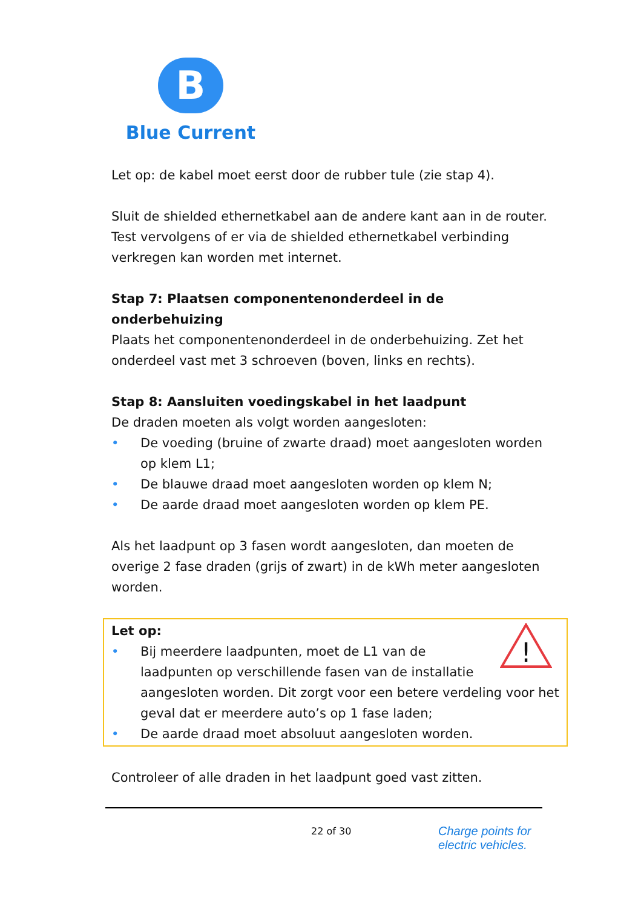B
Blue Current
Let op: de kabel moet eerst door de rubber tule (zie stap 4).
Sluit de shielded ethernetkabel aan de andere kant aan in de router. Test vervolgens of er via de shielded ethernetkabel verbinding verkregen kan worden met internet.
Stap 7: Plaatsen componentenonderdeel in de onderbehuizing
Plaats het componentenonderdeel in de onderbehuizing. Zet het onderdeel vast met 3 schroeven (boven, links en rechts).
Stap 8: Aansluiten voedingskabel in het laadpunt
De draden moeten als volgt worden aangesloten:
• De voeding (bruine of zwarte draad) moet aangesloten worden op klem L1;
• De blauwe draad moet aangesloten worden op klem N;
• De aarde draad moet aangesloten worden op klem PE.
Als het laadpunt op 3 fasen wordt aangesloten, dan moeten de overige 2 fase draden (grijs of zwart) in de kWh meter aangesloten worden.
Let op:
!
• Bij meerdere laadpunten, moet de L1 van de laadpunten op verschillende fasen van de installatie aangesloten worden. Dit zorgt voor een betere verdeling voor het geval dat er meerdere auto’s op 1 fase laden;
• De aarde draad moet absoluut aangesloten worden.
Controleer of alle draden in het laadpunt goed vast zitten.
22 of 30 Charge points for
electric vehicles.